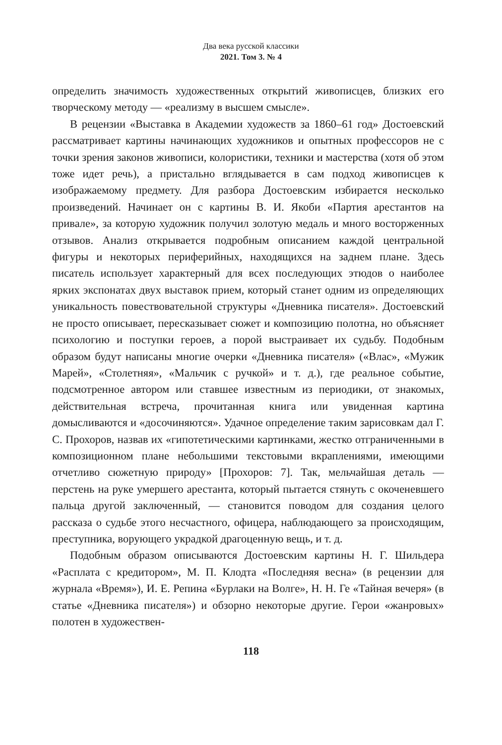Два века русской классики
2021. Том 3. № 4
определить значимость художественных открытий живописцев, близких его творческому методу — «реализму в высшем смысле».
В рецензии «Выставка в Академии художеств за 1860–61 год» Достоевский рассматривает картины начинающих художников и опытных профессоров не с точки зрения законов живописи, колористики, техники и мастерства (хотя об этом тоже идет речь), а пристально вглядывается в сам подход живописцев к изображаемому предмету. Для разбора Достоевским избирается несколько произведений. Начинает он с картины В. И. Якоби «Партия арестантов на привале», за которую художник получил золотую медаль и много восторженных отзывов. Анализ открывается подробным описанием каждой центральной фигуры и некоторых периферийных, находящихся на заднем плане. Здесь писатель использует характерный для всех последующих этюдов о наиболее ярких экспонатах двух выставок прием, который станет одним из определяющих уникальность повествовательной структуры «Дневника писателя». Достоевский не просто описывает, пересказывает сюжет и композицию полотна, но объясняет психологию и поступки героев, а порой выстраивает их судьбу. Подобным образом будут написаны многие очерки «Дневника писателя» («Влас», «Мужик Марей», «Столетняя», «Мальчик с ручкой» и т. д.), где реальное событие, подсмотренное автором или ставшее известным из периодики, от знакомых, действительная встреча, прочитанная книга или увиденная картина домысливаются и «досочиняются». Удачное определение таким зарисовкам дал Г. С. Прохоров, назвав их «гипотетическими картинками, жестко отграниченными в композиционном плане небольшими текстовыми вкраплениями, имеющими отчетливо сюжетную природу» [Прохоров: 7]. Так, мельчайшая деталь — перстень на руке умершего арестанта, который пытается стянуть с окоченевшего пальца другой заключенный, — становится поводом для создания целого рассказа о судьбе этого несчастного, офицера, наблюдающего за происходящим, преступника, ворующего украдкой драгоценную вещь, и т. д.
Подобным образом описываются Достоевским картины Н. Г. Шильдера «Расплата с кредитором», М. П. Клодта «Последняя весна» (в рецензии для журнала «Время»), И. Е. Репина «Бурлаки на Волге», Н. Н. Ге «Тайная вечеря» (в статье «Дневника писателя») и обзорно некоторые другие. Герои «жанровых» полотен в художествен-
118